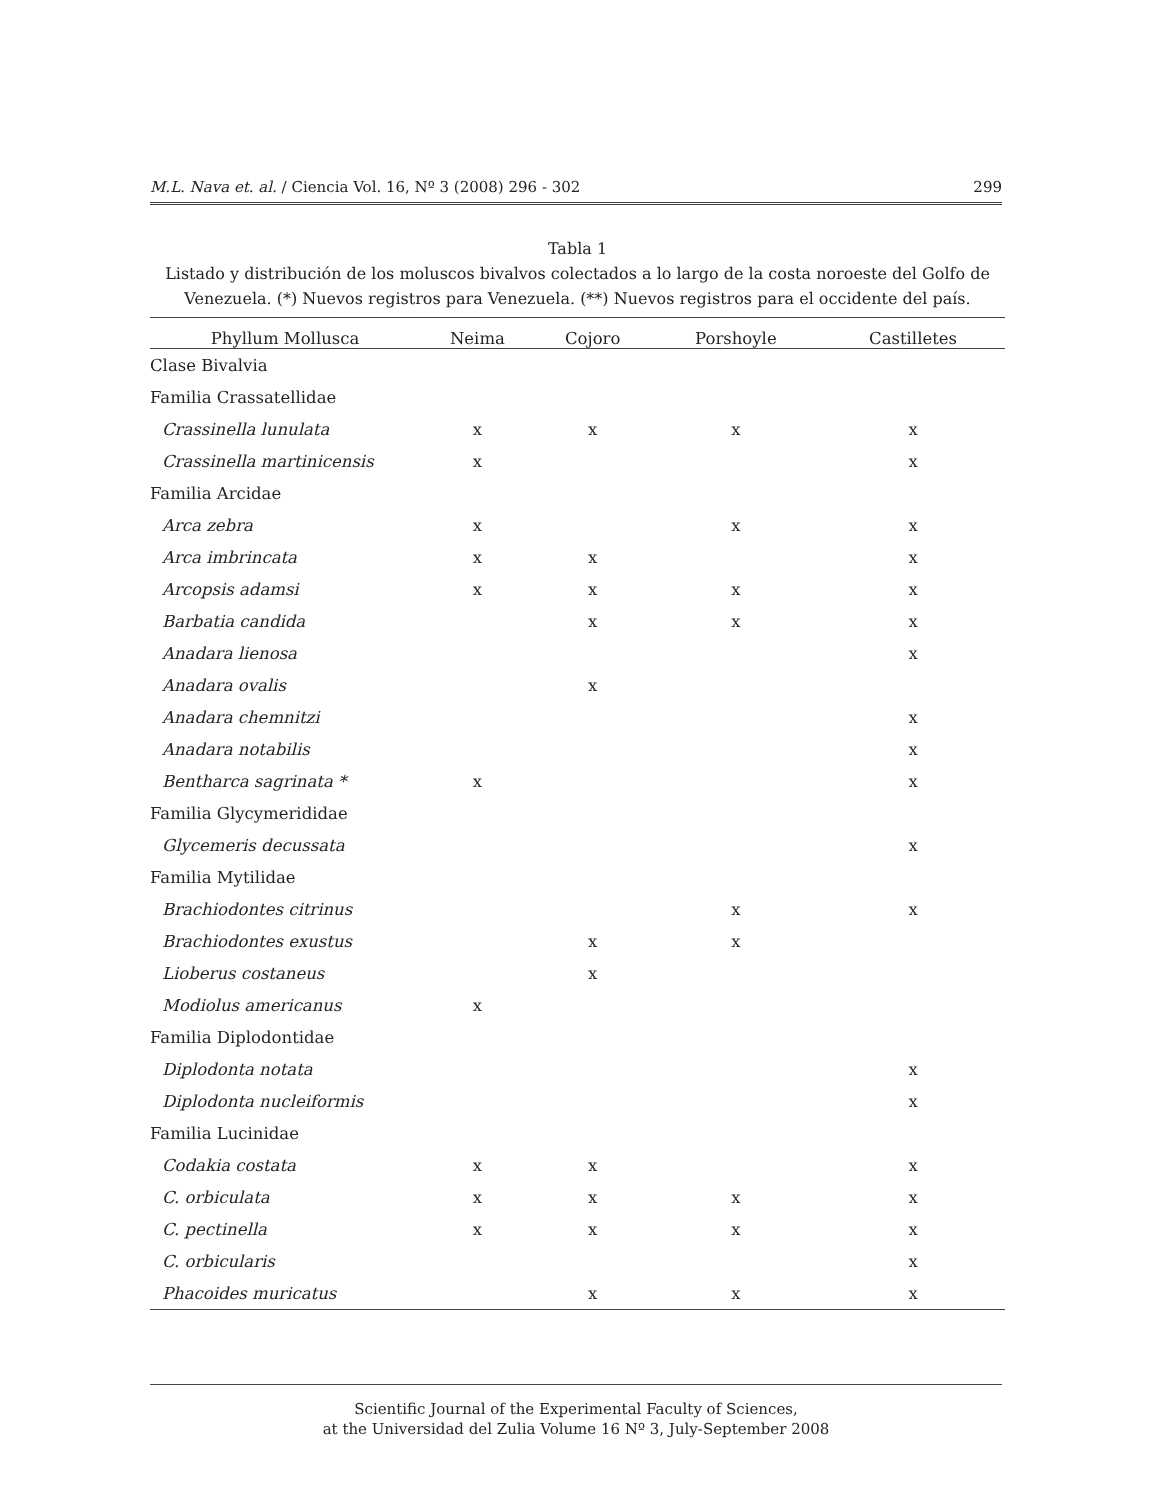M.L. Nava et. al. / Ciencia Vol. 16, Nº 3 (2008) 296 - 302 299
Tabla 1
Listado y distribución de los moluscos bivalvos colectados a lo largo de la costa noroeste del Golfo de Venezuela. (*) Nuevos registros para Venezuela. (**) Nuevos registros para el occidente del país.
| Phyllum Mollusca | Neima | Cojoro | Porshoyle | Castilletes |
| --- | --- | --- | --- | --- |
| Clase Bivalvia | | | | |
| Familia Crassatellidae | | | | |
| Crassinella lunulata | x | x | x | x |
| Crassinella martinicensis | x | | | x |
| Familia Arcidae | | | | |
| Arca zebra | x | | x | x |
| Arca imbrincata | x | x | | x |
| Arcopsis adamsi | x | x | x | x |
| Barbatia candida | | x | x | x |
| Anadara lienosa | | | | x |
| Anadara ovalis | | x | | |
| Anadara chemnitzi | | | | x |
| Anadara notabilis | | | | x |
| Bentharca sagrinata * | x | | | x |
| Familia Glycymerididae | | | | |
| Glycemeris decussata | | | | x |
| Familia Mytilidae | | | | |
| Brachiodontes citrinus | | | x | x |
| Brachiodontes exustus | | x | x | |
| Lioberus costaneus | | x | | |
| Modiolus americanus | x | | | |
| Familia Diplodontidae | | | | |
| Diplodonta notata | | | | x |
| Diplodonta nucleiformis | | | | x |
| Familia Lucinidae | | | | |
| Codakia costata | x | x | | x |
| C. orbiculata | x | x | x | x |
| C. pectinella | x | x | x | x |
| C. orbicularis | | | | x |
| Phacoides muricatus | | x | x | x |
Scientific Journal of the Experimental Faculty of Sciences,
at the Universidad del Zulia Volume 16 Nº 3, July-September 2008